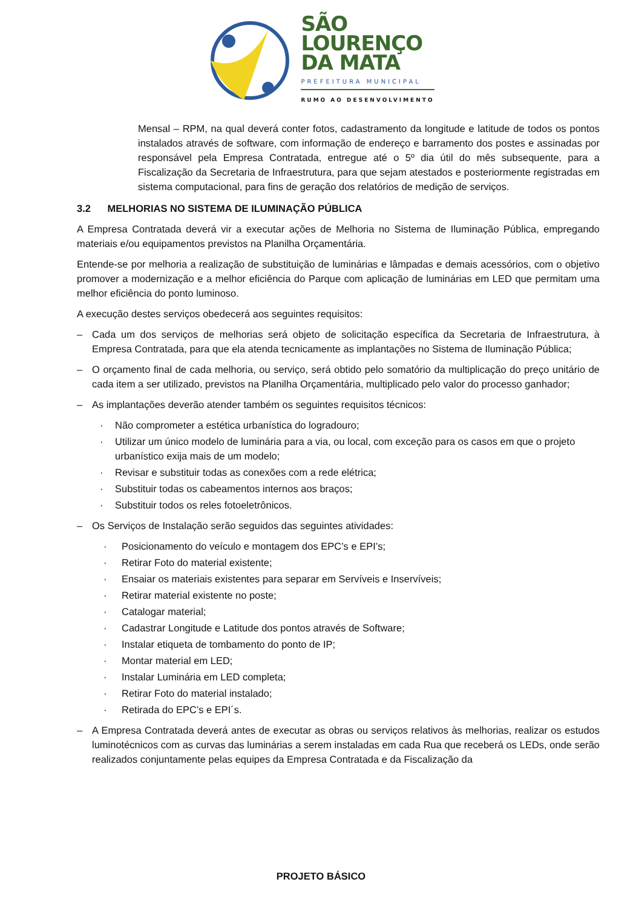SÃO
LOURENÇO
DA MATA
PREFEITURA MUNICIPAL
RUMO AO DESENVOLVIMENTO
Mensal – RPM, na qual deverá conter fotos, cadastramento da longitude e latitude de todos os pontos instalados através de software, com informação de endereço e barramento dos postes e assinadas por responsável pela Empresa Contratada, entregue até o 5º dia útil do mês subsequente, para a Fiscalização da Secretaria de Infraestrutura, para que sejam atestados e posteriormente registradas em sistema computacional, para fins de geração dos relatórios de medição de serviços.
3.2 MELHORIAS NO SISTEMA DE ILUMINAÇÃO PÚBLICA
A Empresa Contratada deverá vir a executar ações de Melhoria no Sistema de Iluminação Pública, empregando materiais e/ou equipamentos previstos na Planilha Orçamentária.
Entende-se por melhoria a realização de substituição de luminárias e lâmpadas e demais acessórios, com o objetivo promover a modernização e a melhor eficiência do Parque com aplicação de luminárias em LED que permitam uma melhor eficiência do ponto luminoso.
A execução destes serviços obedecerá aos seguintes requisitos:
– Cada um dos serviços de melhorias será objeto de solicitação específica da Secretaria de Infraestrutura, à Empresa Contratada, para que ela atenda tecnicamente as implantações no Sistema de Iluminação Pública;
– O orçamento final de cada melhoria, ou serviço, será obtido pelo somatório da multiplicação do preço unitário de cada item a ser utilizado, previstos na Planilha Orçamentária, multiplicado pelo valor do processo ganhador;
– As implantações deverão atender também os seguintes requisitos técnicos:
· Não comprometer a estética urbanística do logradouro;
· Utilizar um único modelo de luminária para a via, ou local, com exceção para os casos em que o projeto urbanístico exija mais de um modelo;
· Revisar e substituir todas as conexões com a rede elétrica;
· Substituir todas os cabeamentos internos aos braços;
· Substituir todos os reles fotoeletrônicos.
– Os Serviços de Instalação serão seguidos das seguintes atividades:
· Posicionamento do veículo e montagem dos EPC’s e EPI’s;
· Retirar Foto do material existente;
· Ensaiar os materiais existentes para separar em Servíveis e Inservíveis;
· Retirar material existente no poste;
· Catalogar material;
· Cadastrar Longitude e Latitude dos pontos através de Software;
· Instalar etiqueta de tombamento do ponto de IP;
· Montar material em LED;
· Instalar Luminária em LED completa;
· Retirar Foto do material instalado;
· Retirada do EPC’s e EPI´s.
– A Empresa Contratada deverá antes de executar as obras ou serviços relativos às melhorias, realizar os estudos luminotécnicos com as curvas das luminárias a serem instaladas em cada Rua que receberá os LEDs, onde serão realizados conjuntamente pelas equipes da Empresa Contratada e da Fiscalização da
PROJETO BÁSICO